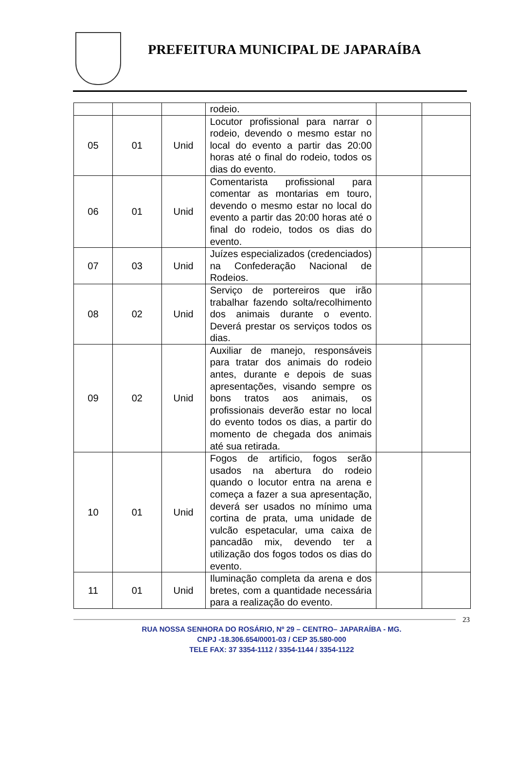PREFEITURA MUNICIPAL DE JAPARAÍBA
| | | | rodeio. | | |
| 05 | 01 | Unid | Locutor profissional para narrar o rodeio, devendo o mesmo estar no local do evento a partir das 20:00 horas até o final do rodeio, todos os dias do evento. | | |
| 06 | 01 | Unid | Comentarista profissional para comentar as montarias em touro, devendo o mesmo estar no local do evento a partir das 20:00 horas até o final do rodeio, todos os dias do evento. | | |
| 07 | 03 | Unid | Juízes especializados (credenciados) na Confederação Nacional de Rodeios. | | |
| 08 | 02 | Unid | Serviço de portereiros que irão trabalhar fazendo solta/recolhimento dos animais durante o evento. Deverá prestar os serviços todos os dias. | | |
| 09 | 02 | Unid | Auxiliar de manejo, responsáveis para tratar dos animais do rodeio antes, durante e depois de suas apresentações, visando sempre os bons tratos aos animais, os profissionais deverão estar no local do evento todos os dias, a partir do momento de chegada dos animais até sua retirada. | | |
| 10 | 01 | Unid | Fogos de artificio, fogos serão usados na abertura do rodeio quando o locutor entra na arena e começa a fazer a sua apresentação, deverá ser usados no mínimo uma cortina de prata, uma unidade de vulcão espetacular, uma caixa de pancadão mix, devendo ter a utilização dos fogos todos os dias do evento. | | |
| 11 | 01 | Unid | Iluminação completa da arena e dos bretes, com a quantidade necessária para a realização do evento. | | |
23
RUA NOSSA SENHORA DO ROSÁRIO, Nº 29 – CENTRO– JAPARAÍBA - MG.
CNPJ -18.306.654/0001-03 / CEP 35.580-000
TELE FAX: 37 3354-1112 / 3354-1144 / 3354-1122